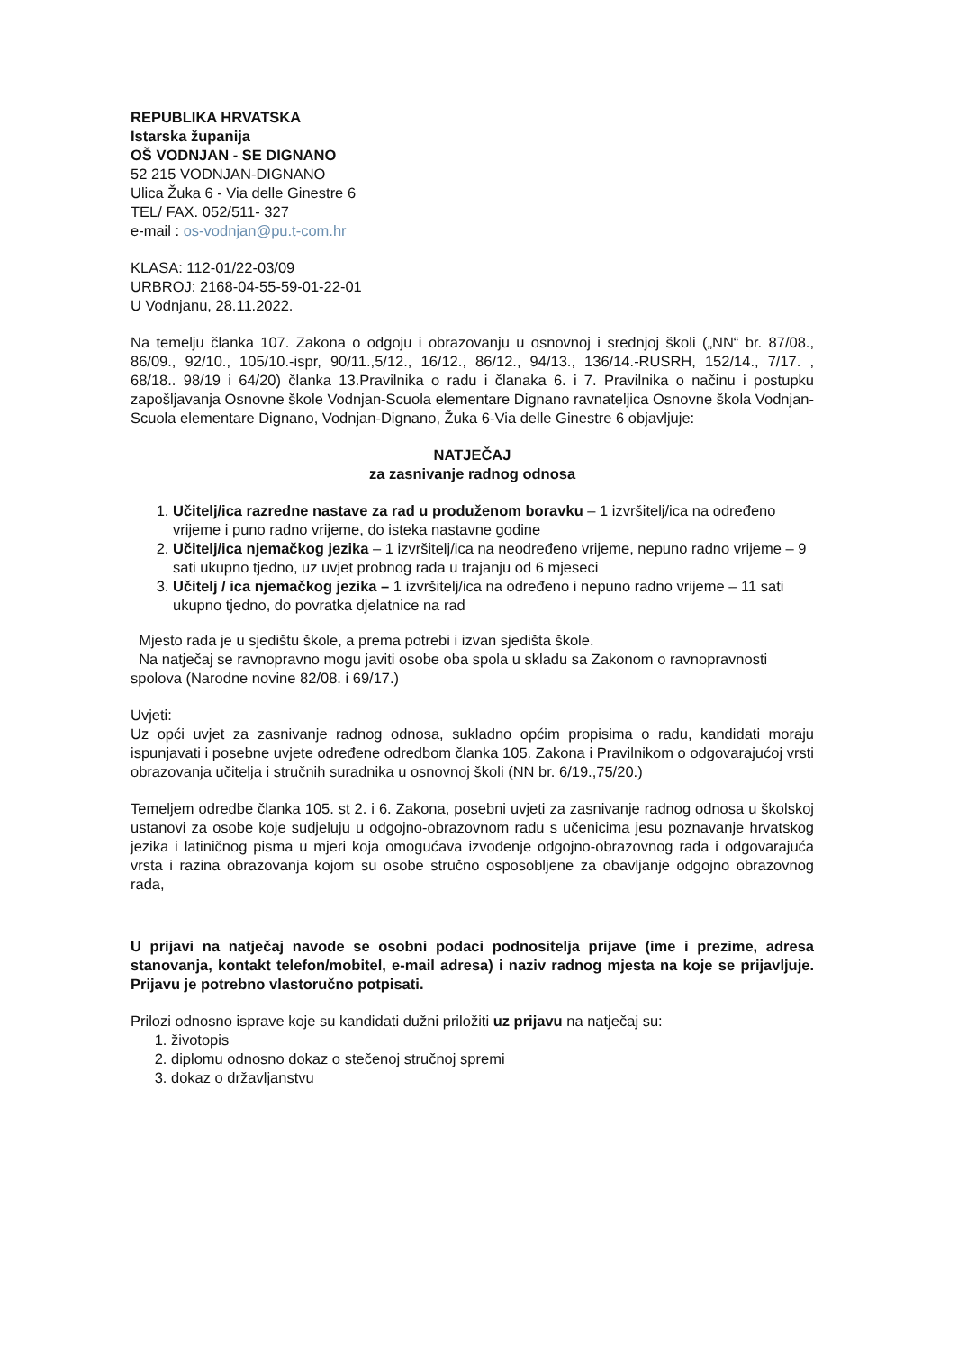REPUBLIKA HRVATSKA
Istarska županija
OŠ VODNJAN - SE DIGNANO
52 215 VODNJAN-DIGNANO
Ulica Žuka 6 - Via delle Ginestre 6
TEL/ FAX. 052/511- 327
e-mail : os-vodnjan@pu.t-com.hr
KLASA: 112-01/22-03/09
URBROJ: 2168-04-55-59-01-22-01
U Vodnjanu, 28.11.2022.
Na temelju članka 107. Zakona o odgoju i obrazovanju u osnovnoj i srednjoj školi („NN“ br. 87/08., 86/09., 92/10., 105/10.-ispr, 90/11.,5/12., 16/12., 86/12., 94/13., 136/14.-RUSRH, 152/14., 7/17. , 68/18.. 98/19 i 64/20) članka 13.Pravilnika o radu i članaka 6. i 7. Pravilnika o načinu i postupku zapošljavanja Osnovne škole Vodnjan-Scuola elementare Dignano ravnateljica Osnovne škola Vodnjan-Scuola elementare Dignano, Vodnjan-Dignano, Žuka 6-Via delle Ginestre 6 objavljuje:
NATJEČAJ
za zasnivanje radnog odnosa
1. Učitelj/ica razredne nastave za rad u produženom boravku – 1 izvršitelj/ica na određeno vrijeme i puno radno vrijeme, do isteka nastavne godine
2. Učitelj/ica njemačkog jezika – 1 izvršitelj/ica na neodređeno vrijeme, nepuno radno vrijeme – 9 sati ukupno tjedno, uz uvjet probnog rada u trajanju od 6 mjeseci
3. Učitelj / ica njemačkog jezika – 1 izvršitelj/ica na određeno i nepuno radno vrijeme – 11 sati ukupno tjedno, do povratka djelatnice na rad
Mjesto rada je u sjedištu škole, a prema potrebi i izvan sjedišta škole.
Na natječaj se ravnopravno mogu javiti osobe oba spola u skladu sa Zakonom o ravnopravnosti spolova (Narodne novine 82/08. i 69/17.)
Uvjeti:
Uz opći uvjet za zasnivanje radnog odnosa, sukladno općim propisima o radu, kandidati moraju ispunjavati i posebne uvjete određene odredbom članka 105. Zakona i Pravilnikom o odgovarajućoj vrsti obrazovanja učitelja i stručnih suradnika u osnovnoj školi (NN br. 6/19.,75/20.)
Temeljem odredbe članka 105. st 2. i 6. Zakona, posebni uvjeti za zasnivanje radnog odnosa u školskoj ustanovi za osobe koje sudjeluju u odgojno-obrazovnom radu s učenicima jesu poznavanje hrvatskog jezika i latiničnog pisma u mjeri koja omogućava izvođenje odgojno-obrazovnog rada i odgovarajuća vrsta i razina obrazovanja kojom su osobe stručno osposobljene za obavljanje odgojno obrazovnog rada,
U prijavi na natječaj navode se osobni podaci podnositelja prijave (ime i prezime, adresa stanovanja, kontakt telefon/mobitel, e-mail adresa) i naziv radnog mjesta na koje se prijavljuje. Prijavu je potrebno vlastoručno potpisati.
Prilozi odnosno isprave koje su kandidati dužni priložiti uz prijavu na natječaj su:
1. životopis
2. diplomu odnosno dokaz o stečenoj stručnoj spremi
3. dokaz o državljanstvu